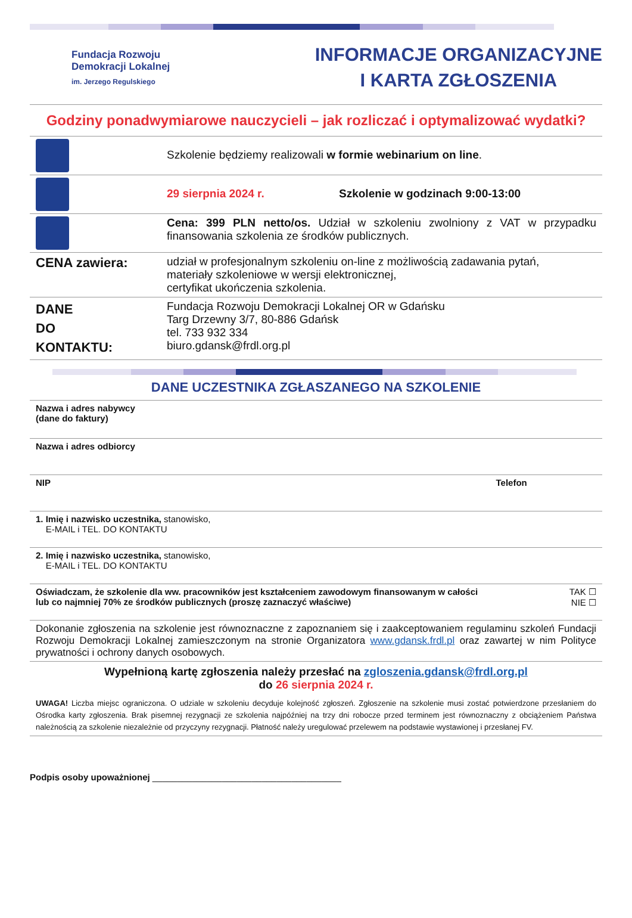Fundacja Rozwoju
Demokracji Lokalnej
im. Jerzego Regulskiego
INFORMACJE ORGANIZACYJNE
I KARTA ZGŁOSZENIA
Godziny ponadwymiarowe nauczycieli – jak rozliczać i optymalizować wydatki?
| | Szkolenie będziemy realizowali w formie webinarium on line . |
| | 29 sierpnia 2024 r. Szkolenie w godzinach 9:00-13:00 |
| | Cena: 399 PLN netto/os. Udział w szkoleniu zwolniony z VAT w przypadku finansowania szkolenia ze środków publicznych. |
| CENA zawiera: | udział w profesjonalnym szkoleniu on-line z możliwością zadawania pytań, materiały szkoleniowe w wersji elektronicznej, certyfikat ukończenia szkolenia. |
| DANE DO KONTAKTU: | Fundacja Rozwoju Demokracji Lokalnej OR w Gdańsku Targ Drzewny 3/7, 80-886 Gdańsk tel. 733 932 334 biuro.gdansk@frdl.org.pl |
DANE UCZESTNIKA ZGŁASZANEGO NA SZKOLENIE
| Nazwa i adres nabywcy (dane do faktury) | |
| Nazwa i adres odbiorcy | |
| NIP | Telefon |
| 1. Imię i nazwisko uczestnika, stanowisko, E-MAIL i TEL. DO KONTAKTU | |
| 2. Imię i nazwisko uczestnika, stanowisko, E-MAIL i TEL. DO KONTAKTU | |
| Oświadczam, że szkolenie dla ww. pracowników jest kształceniem zawodowym finansowanym w całości lub co najmniej 70% ze środków publicznych (proszę zaznaczyć właściwe) | TAK ☐ NIE ☐ |
| Dokonanie zgłoszenia na szkolenie jest równoznaczne z zapoznaniem się i zaakceptowaniem regulaminu szkoleń Fundacji Rozwoju Demokracji Lokalnej zamieszczonym na stronie Organizatora www.gdansk.frdl.pl oraz zawartej w nim Polityce prywatności i ochrony danych osobowych. | |
Wypełnioną kartę zgłoszenia należy przesłać na zgloszenia.gdansk@frdl.org.pl
do 26 sierpnia 2024 r.
UWAGA! Liczba miejsc ograniczona. O udziale w szkoleniu decyduje kolejność zgłoszeń. Zgłoszenie na szkolenie musi zostać potwierdzone przesłaniem do Ośrodka karty zgłoszenia. Brak pisemnej rezygnacji ze szkolenia najpóźniej na trzy dni robocze przed terminem jest równoznaczny z obciążeniem Państwa należnością za szkolenie niezależnie od przyczyny rezygnacji. Płatność należy uregulować przelewem na podstawie wystawionej i przesłanej FV.
Podpis osoby upoważnionej ______________________________________